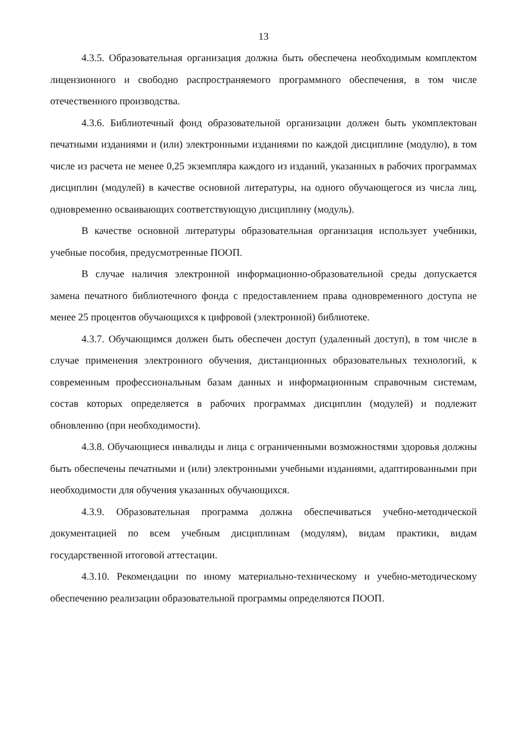13
4.3.5. Образовательная организация должна быть обеспечена необходимым комплектом лицензионного и свободно распространяемого программного обеспечения, в том числе отечественного производства.
4.3.6. Библиотечный фонд образовательной организации должен быть укомплектован печатными изданиями и (или) электронными изданиями по каждой дисциплине (модулю), в том числе из расчета не менее 0,25 экземпляра каждого из изданий, указанных в рабочих программах дисциплин (модулей) в качестве основной литературы, на одного обучающегося из числа лиц, одновременно осваивающих соответствующую дисциплину (модуль).
В качестве основной литературы образовательная организация использует учебники, учебные пособия, предусмотренные ПООП.
В случае наличия электронной информационно-образовательной среды допускается замена печатного библиотечного фонда с предоставлением права одновременного доступа не менее 25 процентов обучающихся к цифровой (электронной) библиотеке.
4.3.7. Обучающимся должен быть обеспечен доступ (удаленный доступ), в том числе в случае применения электронного обучения, дистанционных образовательных технологий, к современным профессиональным базам данных и информационным справочным системам, состав которых определяется в рабочих программах дисциплин (модулей) и подлежит обновлению (при необходимости).
4.3.8. Обучающиеся инвалиды и лица с ограниченными возможностями здоровья должны быть обеспечены печатными и (или) электронными учебными изданиями, адаптированными при необходимости для обучения указанных обучающихся.
4.3.9. Образовательная программа должна обеспечиваться учебно-методической документацией по всем учебным дисциплинам (модулям), видам практики, видам государственной итоговой аттестации.
4.3.10. Рекомендации по иному материально-техническому и учебно-методическому обеспечению реализации образовательной программы определяются ПООП.